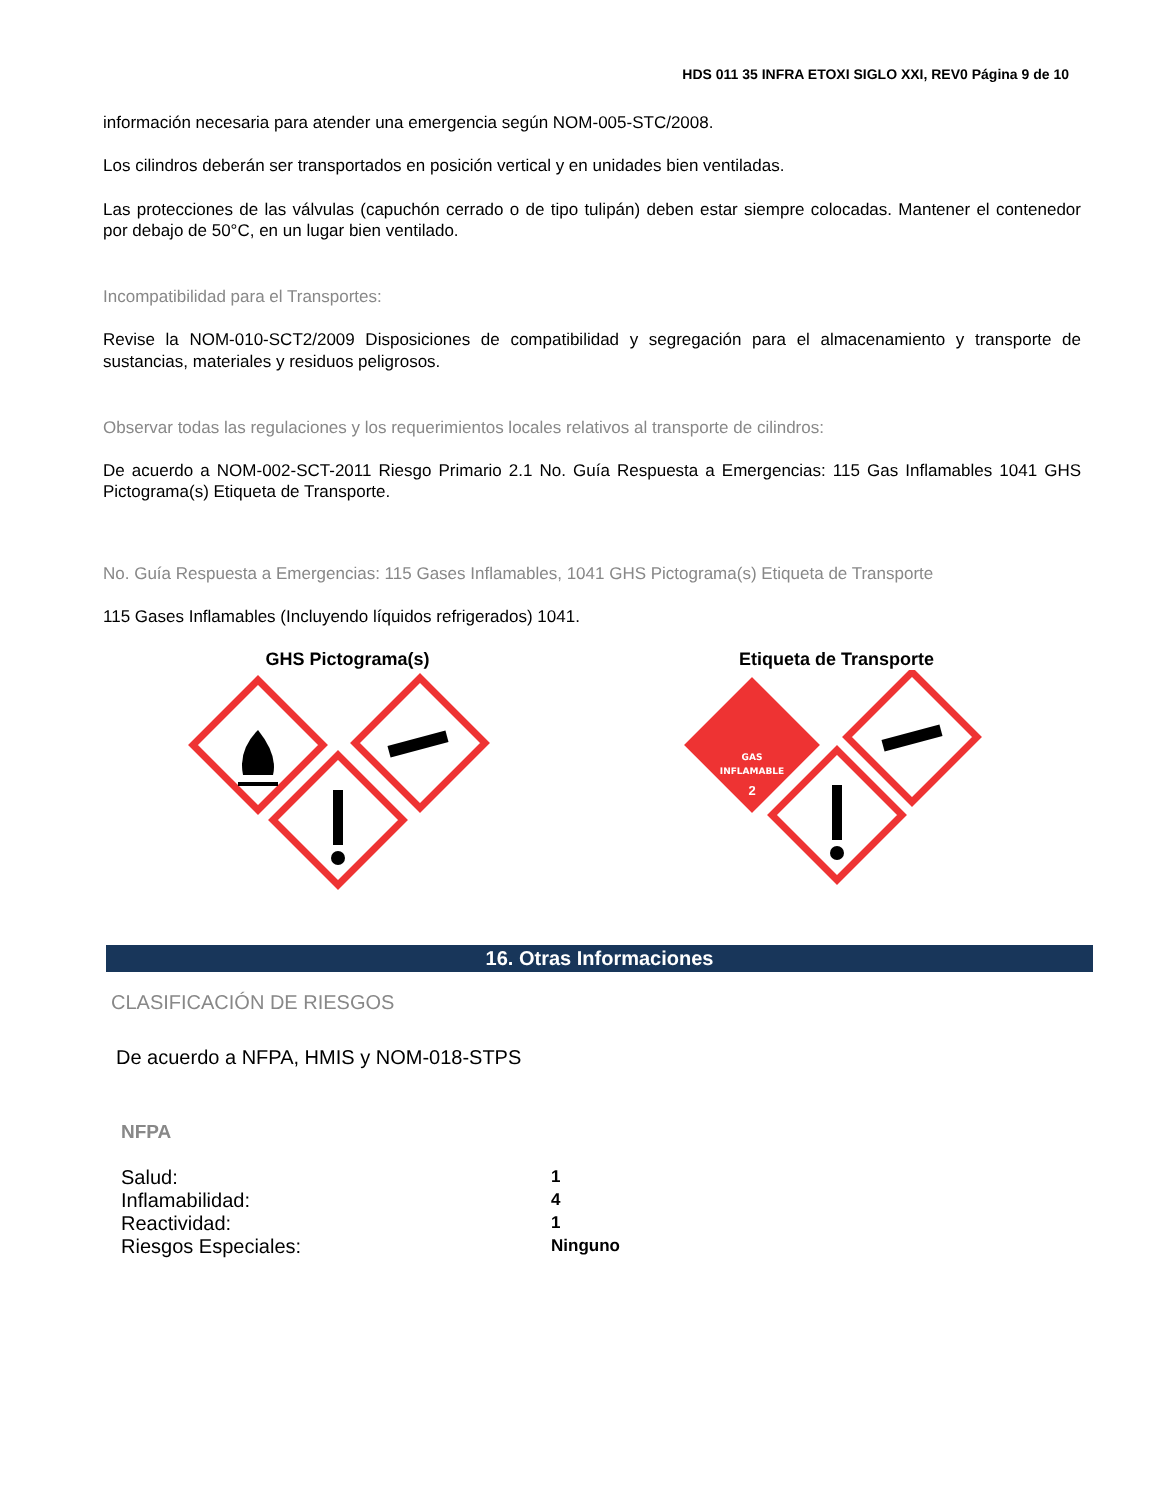HDS 011 35 INFRA ETOXI SIGLO XXI, REV0 Página 9 de 10
información necesaria para atender una emergencia según NOM-005-STC/2008.
Los cilindros deberán ser transportados en posición vertical y en unidades bien ventiladas.
Las protecciones de las válvulas (capuchón cerrado o de tipo tulipán) deben estar siempre colocadas. Mantener el contenedor por debajo de 50°C, en un lugar bien ventilado.
Incompatibilidad para el Transportes:
Revise la NOM-010-SCT2/2009 Disposiciones de compatibilidad y segregación para el almacenamiento y transporte de sustancias, materiales y residuos peligrosos.
Observar todas las regulaciones y los requerimientos locales relativos al transporte de cilindros:
De acuerdo a NOM-002-SCT-2011 Riesgo Primario 2.1 No. Guía Respuesta a Emergencias: 115 Gas Inflamables 1041 GHS Pictograma(s) Etiqueta de Transporte.
No. Guía Respuesta a Emergencias: 115 Gases Inflamables, 1041 GHS Pictograma(s) Etiqueta de Transporte
115 Gases Inflamables (Incluyendo líquidos refrigerados) 1041.
GHS Pictograma(s)
Etiqueta de Transporte
GAS
INFLAMABLE
2
16. Otras Informaciones
CLASIFICACIÓN DE RIESGOS
De acuerdo a NFPA, HMIS y NOM-018-STPS
NFPA
| Salud: | 1 |
| Inflamabilidad: | 4 |
| Reactividad: | 1 |
| Riesgos Especiales: | Ninguno |